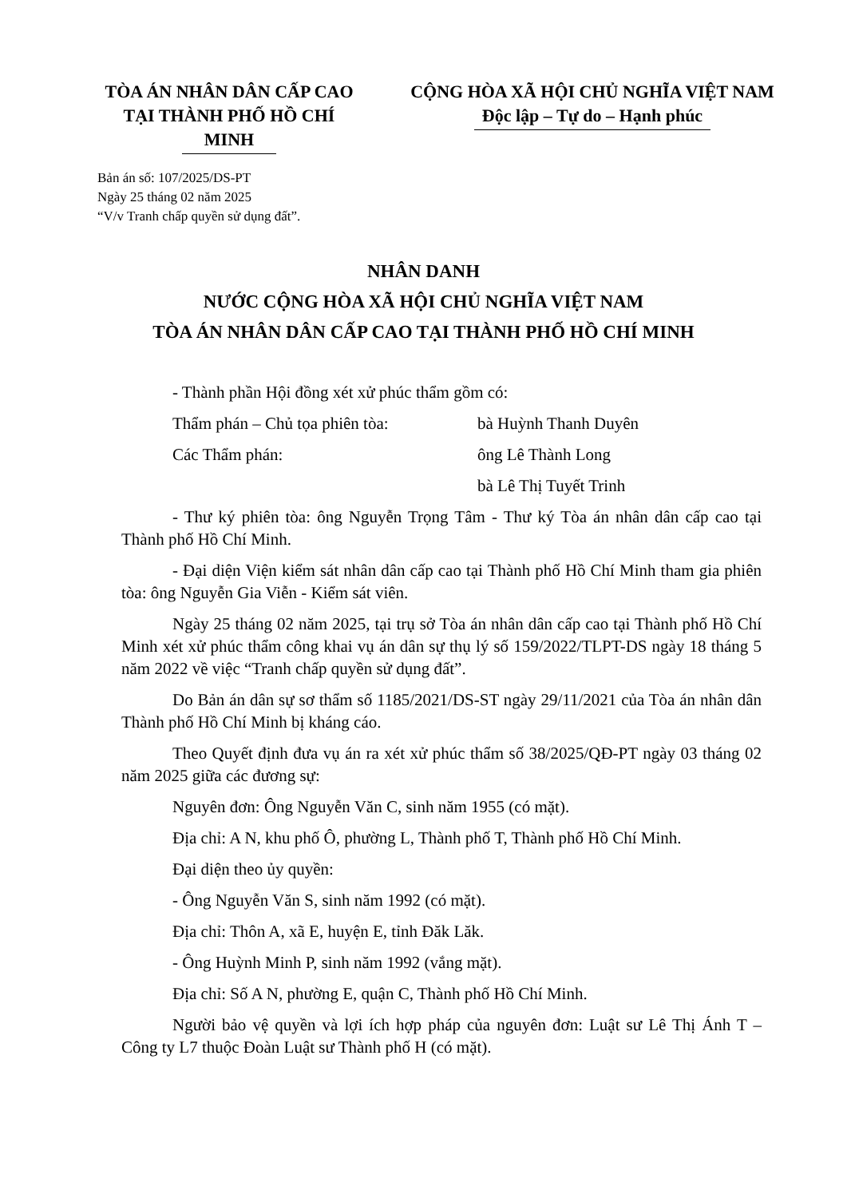TÒA ÁN NHÂN DÂN CẤP CAO
TẠI THÀNH PHỐ HỒ CHÍ MINH
CỘNG HÒA XÃ HỘI CHỦ NGHĨA VIỆT NAM
Độc lập – Tự do – Hạnh phúc
Bản án số: 107/2025/DS-PT
Ngày 25 tháng 02 năm 2025
“V/v Tranh chấp quyền sử dụng đất”.
NHÂN DANH
NƯỚC CỘNG HÒA XÃ HỘI CHỦ NGHĨA VIỆT NAM
TÒA ÁN NHÂN DÂN CẤP CAO TẠI THÀNH PHỐ HỒ CHÍ MINH
- Thành phần Hội đồng xét xử phúc thẩm gồm có:
Thẩm phán – Chủ tọa phiên tòa: bà Huỳnh Thanh Duyên
Các Thẩm phán: ông Lê Thành Long
bà Lê Thị Tuyết Trinh
- Thư ký phiên tòa: ông Nguyễn Trọng Tâm - Thư ký Tòa án nhân dân cấp cao tại Thành phố Hồ Chí Minh.
- Đại diện Viện kiểm sát nhân dân cấp cao tại Thành phố Hồ Chí Minh tham gia phiên tòa: ông Nguyễn Gia Viễn - Kiểm sát viên.
Ngày 25 tháng 02 năm 2025, tại trụ sở Tòa án nhân dân cấp cao tại Thành phố Hồ Chí Minh xét xử phúc thẩm công khai vụ án dân sự thụ lý số 159/2022/TLPT-DS ngày 18 tháng 5 năm 2022 về việc “Tranh chấp quyền sử dụng đất”.
Do Bản án dân sự sơ thẩm số 1185/2021/DS-ST ngày 29/11/2021 của Tòa án nhân dân Thành phố Hồ Chí Minh bị kháng cáo.
Theo Quyết định đưa vụ án ra xét xử phúc thẩm số 38/2025/QĐ-PT ngày 03 tháng 02 năm 2025 giữa các đương sự:
Nguyên đơn: Ông Nguyễn Văn C, sinh năm 1955 (có mặt).
Địa chỉ: A N, khu phố Ô, phường L, Thành phố T, Thành phố Hồ Chí Minh.
Đại diện theo ủy quyền:
- Ông Nguyễn Văn S, sinh năm 1992 (có mặt).
Địa chỉ: Thôn A, xã E, huyện E, tỉnh Đăk Lăk.
- Ông Huỳnh Minh P, sinh năm 1992 (vắng mặt).
Địa chỉ: Số A N, phường E, quận C, Thành phố Hồ Chí Minh.
Người bảo vệ quyền và lợi ích hợp pháp của nguyên đơn: Luật sư Lê Thị Ánh T – Công ty L7 thuộc Đoàn Luật sư Thành phố H (có mặt).